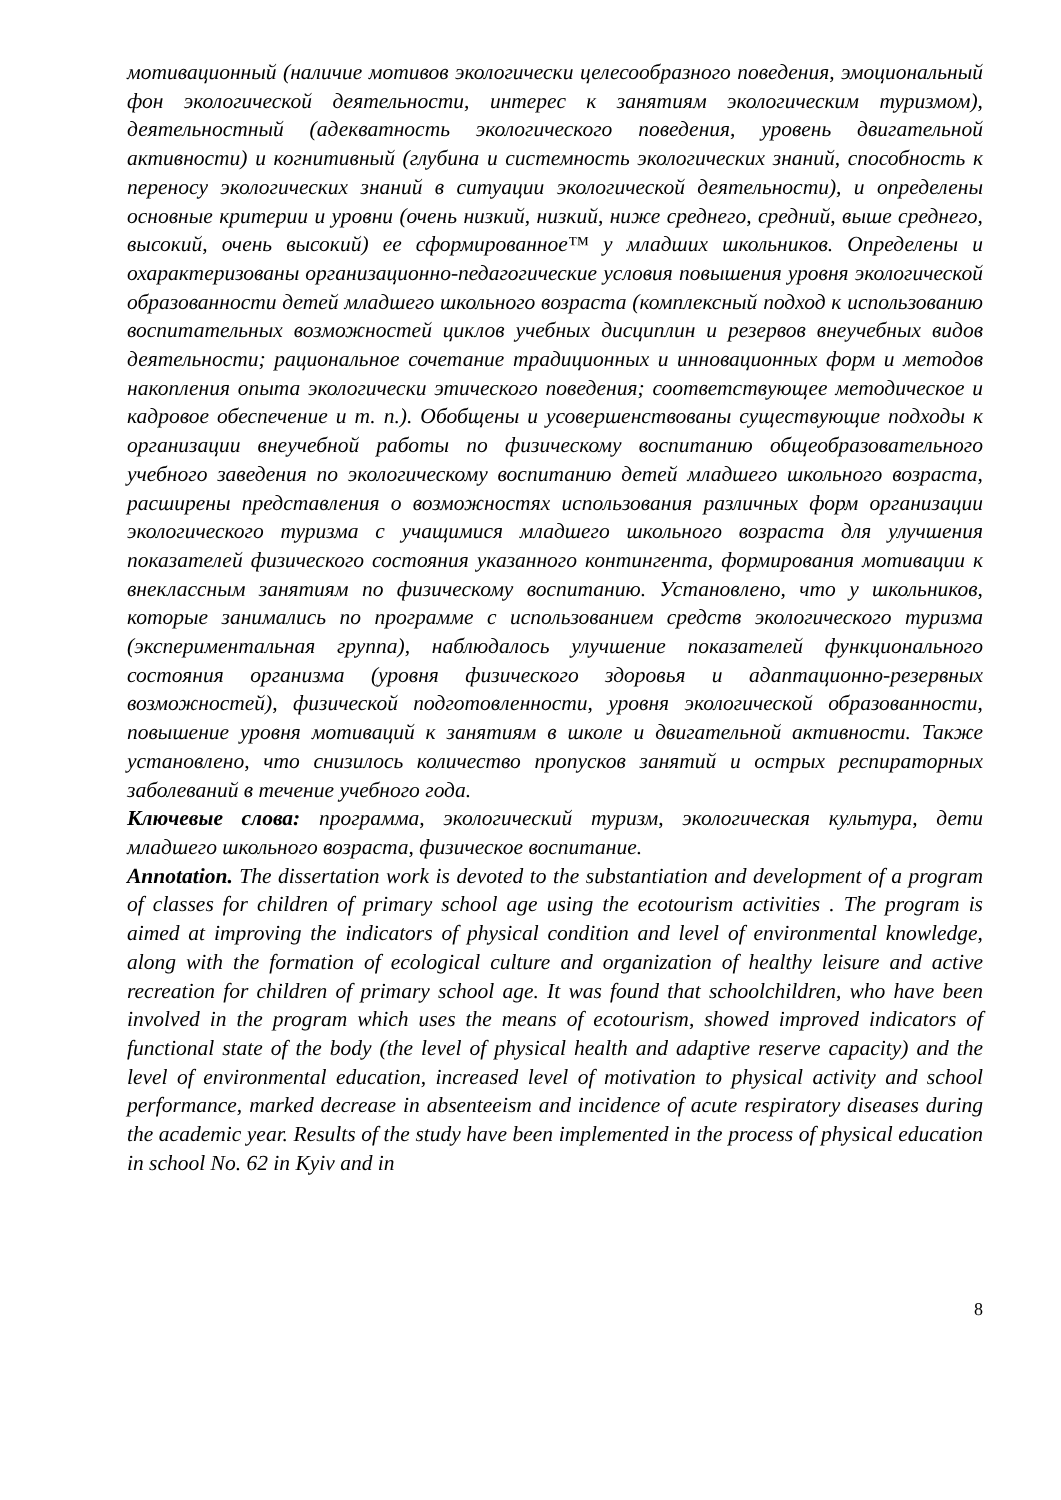мотивационный (наличие мотивов экологически целесообразного поведения, эмоциональный фон экологической деятельности, интерес к занятиям экологическим туризмом), деятельностный (адекватность экологического поведения, уровень двигательной активности) и когнитивный (глубина и системность экологических знаний, способность к переносу экологических знаний в ситуации экологической деятельности), и определены основные критерии и уровни (очень низкий, низкий, ниже среднего, средний, выше среднего, высокий, очень высокий) ее сформированное™ у младших школьников. Определены и охарактеризованы организационно-педагогические условия повышения уровня экологической образованности детей младшего школьного возраста (комплексный подход к использованию воспитательных возможностей циклов учебных дисциплин и резервов внеучебных видов деятельности; рациональное сочетание традиционных и инновационных форм и методов накопления опыта экологически этического поведения; соответствующее методическое и кадровое обеспечение и т. п.). Обобщены и усовершенствованы существующие подходы к организации внеучебной работы по физическому воспитанию общеобразовательного учебного заведения по экологическому воспитанию детей младшего школьного возраста, расширены представления о возможностях использования различных форм организации экологического туризма с учащимися младшего школьного возраста для улучшения показателей физического состояния указанного контингента, формирования мотивации к внеклассным занятиям по физическому воспитанию. Установлено, что у школьников, которые занимались по программе с использованием средств экологического туризма (экспериментальная группа), наблюдалось улучшение показателей функционального состояния организма (уровня физического здоровья и адаптационно-резервных возможностей), физической подготовленности, уровня экологической образованности, повышение уровня мотиваций к занятиям в школе и двигательной активности. Также установлено, что снизилось количество пропусков занятий и острых респираторных заболеваний в течение учебного года.
Ключевые слова: программа, экологический туризм, экологическая культура, дети младшего школьного возраста, физическое воспитание.
Annotation. The dissertation work is devoted to the substantiation and development of a program of classes for children of primary school age using the ecotourism activities . The program is aimed at improving the indicators of physical condition and level of environmental knowledge, along with the formation of ecological culture and organization of healthy leisure and active recreation for children of primary school age. It was found that schoolchildren, who have been involved in the program which uses the means of ecotourism, showed improved indicators of functional state of the body (the level of physical health and adaptive reserve capacity) and the level of environmental education, increased level of motivation to physical activity and school performance, marked decrease in absenteeism and incidence of acute respiratory diseases during the academic year. Results of the study have been implemented in the process of physical education in school No. 62 in Kyiv and in
8